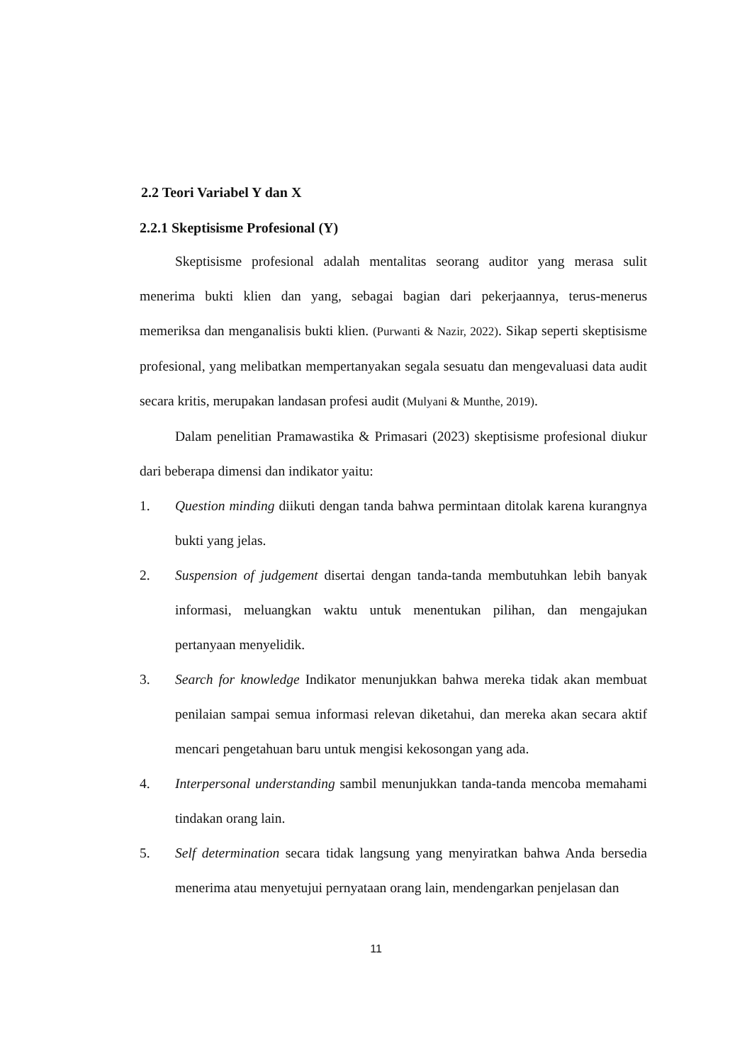2.2 Teori Variabel Y dan X
2.2.1 Skeptisisme Profesional (Y)
Skeptisisme profesional adalah mentalitas seorang auditor yang merasa sulit menerima bukti klien dan yang, sebagai bagian dari pekerjaannya, terus-menerus memeriksa dan menganalisis bukti klien. (Purwanti & Nazir, 2022). Sikap seperti skeptisisme profesional, yang melibatkan mempertanyakan segala sesuatu dan mengevaluasi data audit secara kritis, merupakan landasan profesi audit (Mulyani & Munthe, 2019).
Dalam penelitian Pramawastika & Primasari (2023) skeptisisme profesional diukur dari beberapa dimensi dan indikator yaitu:
1. Question minding diikuti dengan tanda bahwa permintaan ditolak karena kurangnya bukti yang jelas.
2. Suspension of judgement disertai dengan tanda-tanda membutuhkan lebih banyak informasi, meluangkan waktu untuk menentukan pilihan, dan mengajukan pertanyaan menyelidik.
3. Search for knowledge Indikator menunjukkan bahwa mereka tidak akan membuat penilaian sampai semua informasi relevan diketahui, dan mereka akan secara aktif mencari pengetahuan baru untuk mengisi kekosongan yang ada.
4. Interpersonal understanding sambil menunjukkan tanda-tanda mencoba memahami tindakan orang lain.
5. Self determination secara tidak langsung yang menyiratkan bahwa Anda bersedia menerima atau menyetujui pernyataan orang lain, mendengarkan penjelasan dan
11